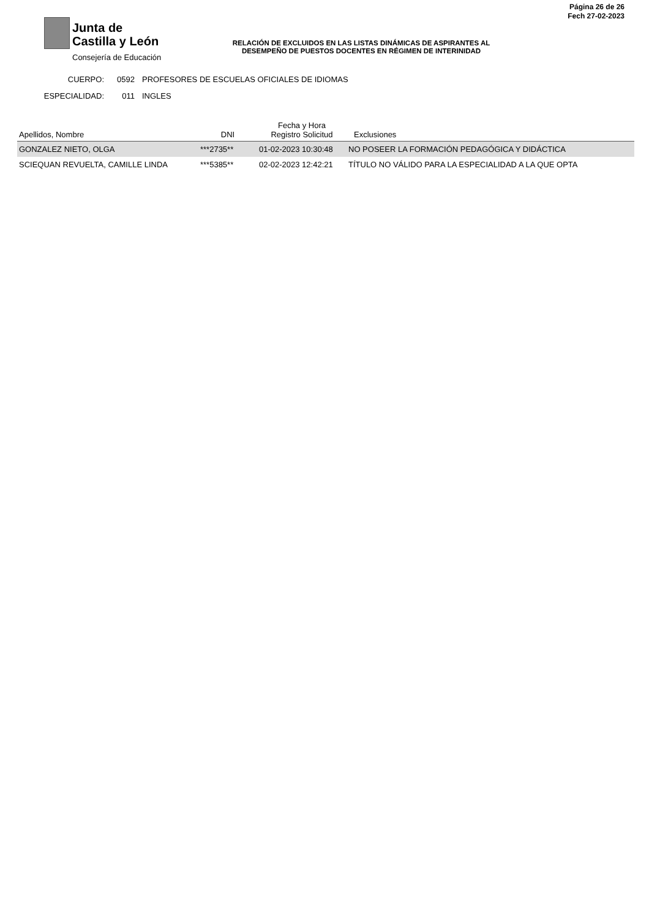Junta de
Castilla y León
Consejería de Educación
Página 26 de 26
Fech 27-02-2023
RELACIÓN DE EXCLUIDOS EN LAS LISTAS DINÁMICAS DE ASPIRANTES AL
DESEMPEÑO DE PUESTOS DOCENTES EN RÉGIMEN DE INTERINIDAD
CUERPO: 0592 PROFESORES DE ESCUELAS OFICIALES DE IDIOMAS
ESPECIALIDAD: 011 INGLES
| Apellidos, Nombre | DNI | Fecha y Hora Registro Solicitud | Exclusiones |
| --- | --- | --- | --- |
| GONZALEZ NIETO, OLGA | ***2735** | 01-02-2023 10:30:48 | NO POSEER LA FORMACIÓN PEDAGÓGICA Y DIDÁCTICA |
| SCIEQUAN REVUELTA, CAMILLE LINDA | ***5385** | 02-02-2023 12:42:21 | TÍTULO NO VÁLIDO PARA LA ESPECIALIDAD A LA QUE OPTA |